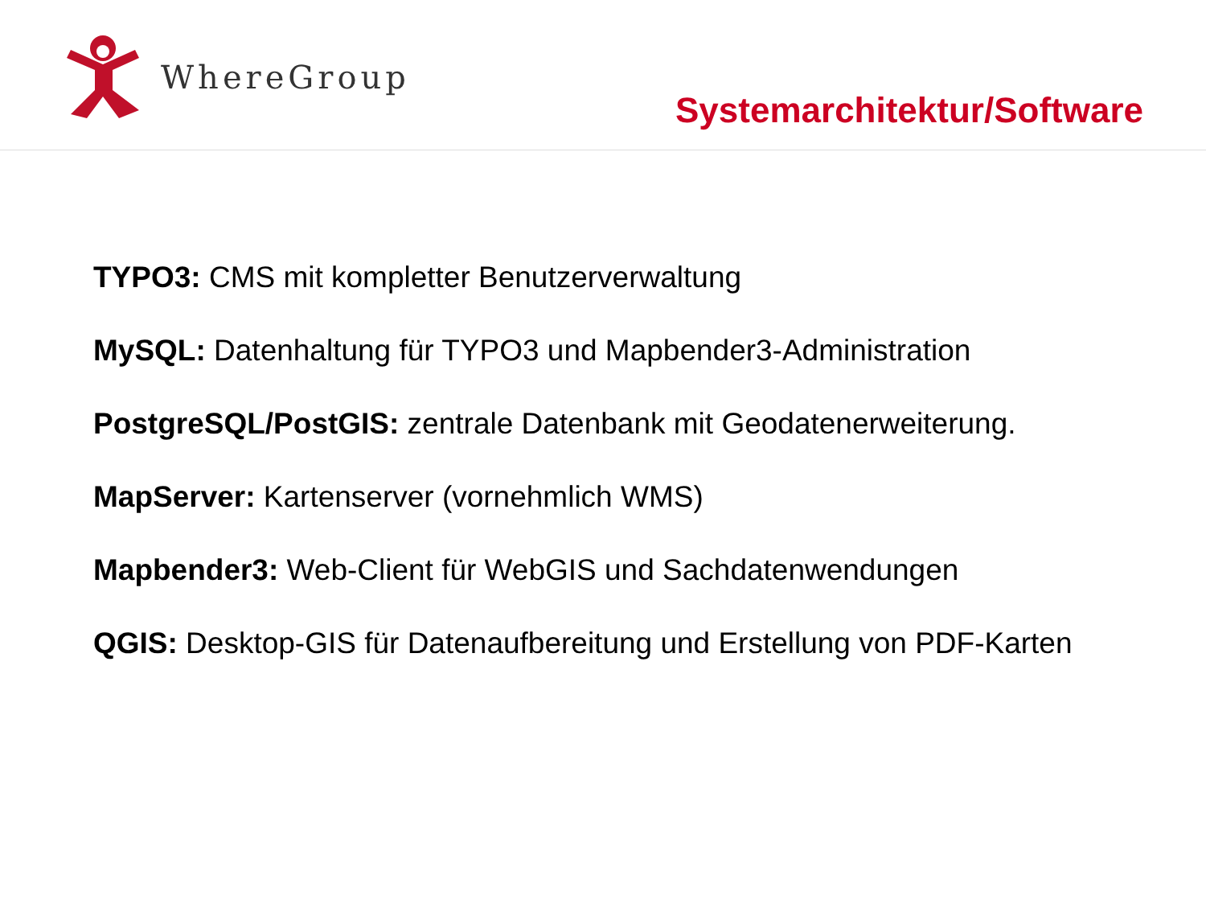WhereGroup
Systemarchitektur/Software
TYPO3: CMS mit kompletter Benutzerverwaltung
MySQL: Datenhaltung für TYPO3 und Mapbender3-Administration
PostgreSQL/PostGIS: zentrale Datenbank mit Geodatenerweiterung.
MapServer: Kartenserver (vornehmlich WMS)
Mapbender3: Web-Client für WebGIS und Sachdatenwendungen
QGIS: Desktop-GIS für Datenaufbereitung und Erstellung von PDF-Karten